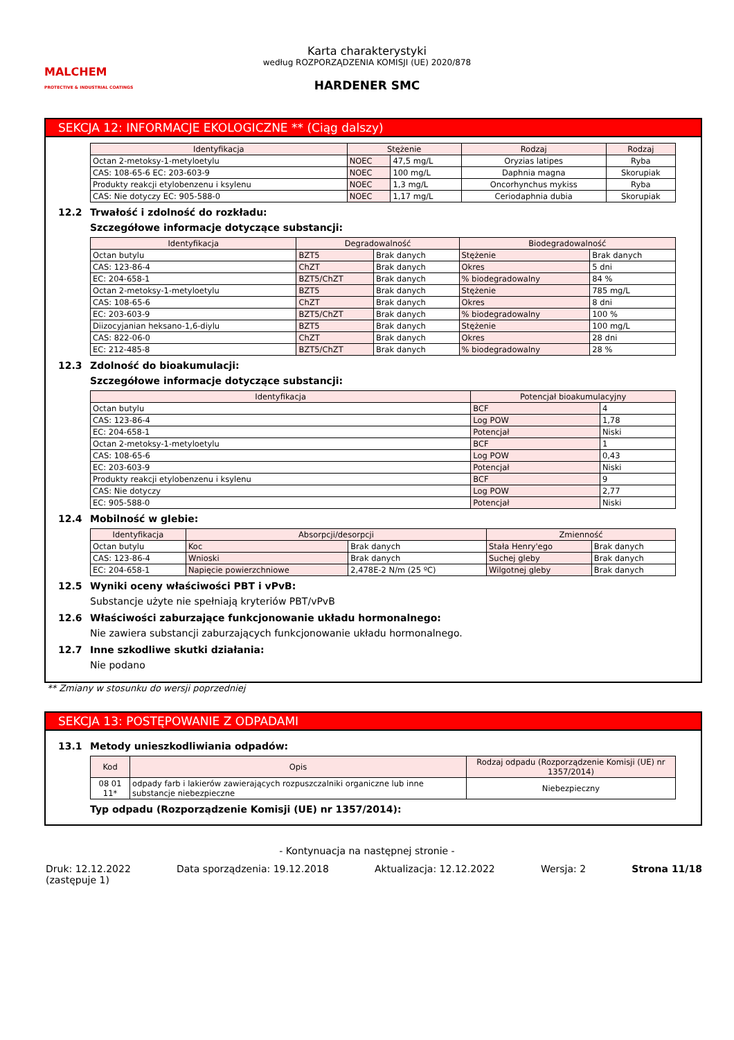MALCHEM
PROTECTIVE & INDUSTRIAL COATINGS
Karta charakterystyki
według ROZPORZĄDZENIA KOMISJI (UE) 2020/878
HARDENER SMC
SEKCJA 12: INFORMACJE EKOLOGICZNE ** (Ciąg dalszy)
| Identyfikacja | Stężenie | | Rodzaj | Rodzaj |
| --- | --- | --- | --- | --- |
| Octan 2-metoksy-1-metyloetylu | NOEC | 47,5 mg/L | Oryzias latipes | Ryba |
| CAS: 108-65-6 EC: 203-603-9 | NOEC | 100 mg/L | Daphnia magna | Skorupiak |
| Produkty reakcji etylobenzenu i ksylenu | NOEC | 1,3 mg/L | Oncorhynchus mykiss | Ryba |
| CAS: Nie dotyczy EC: 905-588-0 | NOEC | 1,17 mg/L | Ceriodaphnia dubia | Skorupiak |
12.2 Trwałość i zdolność do rozkładu:
Szczegółowe informacje dotyczące substancji:
| Identyfikacja | Degradowalność | | Biodegradowalność | |
| --- | --- | --- | --- | --- |
| Octan butylu | BZT5 | Brak danych | Stężenie | Brak danych |
| CAS: 123-86-4 | ChZT | Brak danych | Okres | 5 dni |
| EC: 204-658-1 | BZT5/ChZT | Brak danych | % biodegradowalny | 84 % |
| Octan 2-metoksy-1-metyloetylu | BZT5 | Brak danych | Stężenie | 785 mg/L |
| CAS: 108-65-6 | ChZT | Brak danych | Okres | 8 dni |
| EC: 203-603-9 | BZT5/ChZT | Brak danych | % biodegradowalny | 100 % |
| Diizocyjanian heksano-1,6-diylu | BZT5 | Brak danych | Stężenie | 100 mg/L |
| CAS: 822-06-0 | ChZT | Brak danych | Okres | 28 dni |
| EC: 212-485-8 | BZT5/ChZT | Brak danych | % biodegradowalny | 28 % |
12.3 Zdolność do bioakumulacji:
Szczegółowe informacje dotyczące substancji:
| Identyfikacja | Potencjał bioakumulacyjny | |
| --- | --- | --- |
| Octan butylu | BCF | 4 |
| CAS: 123-86-4 | Log POW | 1,78 |
| EC: 204-658-1 | Potencjał | Niski |
| Octan 2-metoksy-1-metyloetylu | BCF | 1 |
| CAS: 108-65-6 | Log POW | 0,43 |
| EC: 203-603-9 | Potencjał | Niski |
| Produkty reakcji etylobenzenu i ksylenu | BCF | 9 |
| CAS: Nie dotyczy | Log POW | 2,77 |
| EC: 905-588-0 | Potencjał | Niski |
12.4 Mobilność w glebie:
| Identyfikacja | Absorpcji/desorpcji | | Zmienność | |
| --- | --- | --- | --- | --- |
| Octan butylu | Koc | Brak danych | Stała Henry'ego | Brak danych |
| CAS: 123-86-4 | Wnioski | Brak danych | Suchej gleby | Brak danych |
| EC: 204-658-1 | Napięcie powierzchniowe | 2,478E-2 N/m (25 ºC) | Wilgotnej gleby | Brak danych |
12.5 Wyniki oceny właściwości PBT i vPvB:
Substancje użyte nie spełniają kryteriów PBT/vPvB
12.6 Właściwości zaburzające funkcjonowanie układu hormonalnego:
Nie zawiera substancji zaburzających funkcjonowanie układu hormonalnego.
12.7 Inne szkodliwe skutki działania:
Nie podano
** Zmiany w stosunku do wersji poprzedniej
SEKCJA 13: POSTĘPOWANIE Z ODPADAMI
13.1 Metody unieszkodliwiania odpadów:
| Kod | Opis | Rodzaj odpadu (Rozporządzenie Komisji (UE) nr 1357/2014) |
| --- | --- | --- |
| 08 01 11* | odpady farb i lakierów zawierających rozpuszczalniki organiczne lub inne substancje niebezpieczne | Niebezpieczny |
Typ odpadu (Rozporządzenie Komisji (UE) nr 1357/2014):
- Kontynuacja na następnej stronie -
Druk: 12.12.2022
(zastępuje 1)
Data sporządzenia: 19.12.2018 Aktualizacja: 12.12.2022 Wersja: 2 Strona 11/18